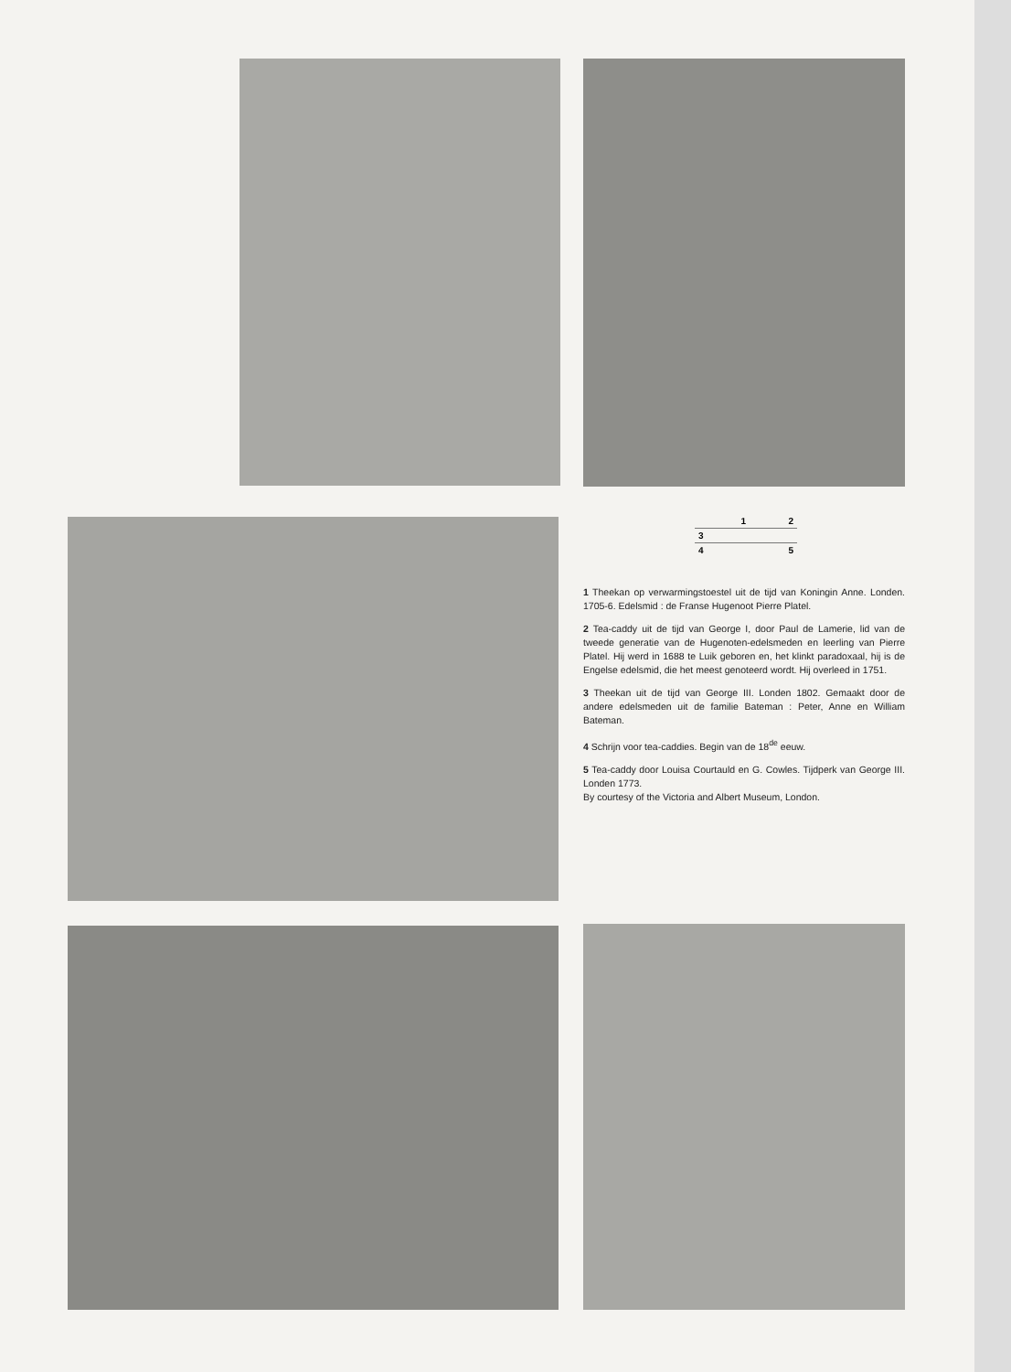1 2
3
4 5
1 Theekan op verwarmingstoestel uit de tijd van Koningin Anne. Londen. 1705-6. Edelsmid : de Franse Hugenoot Pierre Platel.
2 Tea-caddy uit de tijd van George I, door Paul de Lamerie, lid van de tweede generatie van de Hugenoten-edelsmeden en leerling van Pierre Platel. Hij werd in 1688 te Luik geboren en, het klinkt paradoxaal, hij is de Engelse edelsmid, die het meest genoteerd wordt. Hij overleed in 1751.
3 Theekan uit de tijd van George III. Londen 1802. Gemaakt door de andere edelsmeden uit de familie Bateman : Peter, Anne en William Bateman.
4 Schrijn voor tea-caddies. Begin van de 18<sup>de</sup> eeuw.
5 Tea-caddy door Louisa Courtauld en G. Cowles. Tijdperk van George III. Londen 1773.
By courtesy of the Victoria and Albert Museum, London.